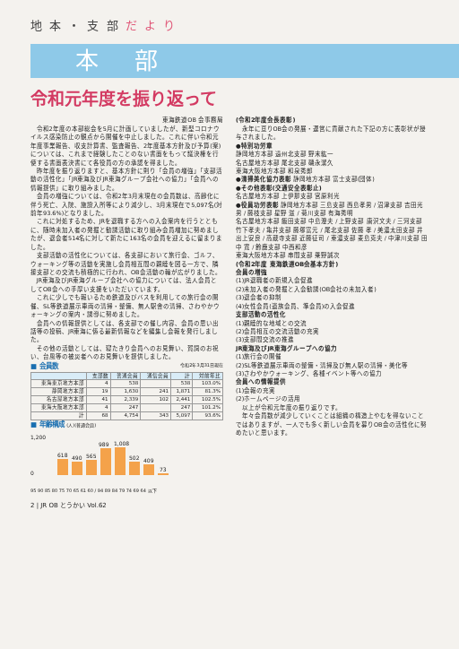地 本 ・ 支 部 だ よ り
本部
令和元年度を振り返って
東海鉄道OB 会事務局
令和2年度の本部総会を5月に計画していましたが、新型コロナウイルス感染防止の観点から開催を中止しました。これに伴い令和元年度事業報告、収支計算書、監査報告、2年度基本方針及び予算(案)については、これまで経験したことのない書面をもって議決権を行使する書面表決書にて各役員の方の承認を得ました。
昨年度を振り返りますと、基本方針に則り「会員の増強」「支部活動の活性化」「JR東海及びJR東海グループ会社への協力」「会員への情報提供」に取り組みました。
会員の増強については、令和2年3月末現在の会員数は、高齢化に伴う死亡、入院、施設入所等により減少し、3月末現在で5,097名(対前年93.6%)となりました。
これに対処するため、JRを退職する方への入会案内を行うとともに、随時未加入者の発掘と勧誘活動に取り組み会員増加に努めましたが、退会者514名に対して新たに163名の会員を迎えるに留まりました。
支部活動の活性化については、各支部において旅行会、ゴルフ、ウォーキング等の活動を実施し会員相互間の親睦を図る一方で、隣接支部との交流も積極的に行われ、OB会活動の輪が広がりました。
JR東海及びJR東海グループ会社への協力については、法人会員としてOB会への手厚い支援をいただいています。
これに少しでも報いるため鉄道及びバスを利用しての旅行会の開催、SL等鉄道展示車両の清掃・整備、無人駅舎の清掃、さわやかウォーキングの案内・誘導に努めました。
会員への情報提供としては、各支部での催し内容、会員の思い出話等の投稿、JR東海に係る最新情報などを編集し会報を発行しました。
その他の活動としては、寝たきり会員へのお見舞い、賀詞のお祝い、台風等の被災者へのお見舞いを提供しました。
■ 会員数 令和2年3月31日現在
| | 支部数 | 普通会員 | 通信会員 | 計 | 対前年比 |
| --- | --- | --- | --- | --- | --- |
| 東海東京地方本部 | 4 | 538 | | 538 | 103.0% |
| 静岡地方本部 | 19 | 1,630 | 241 | 1,871 | 81.3% |
| 名古屋地方本部 | 41 | 2,339 | 102 | 2,441 | 102.5% |
| 東海大阪地方本部 | 4 | 247 | | 247 | 101.2% |
| 計 | 68 | 4,754 | 343 | 5,097 | 93.6% |
■ 年齢構成 (人)(普通会員)
618
490
565
989
1,008
502
409
73
1,200
0
95 90 85 80 75 70 65 61 60 / 94 89 84 79 74 69 64 以下
(令和2年度会長表彰)
永年に亘りOB会の発展・運営に貢献された下記の方に表彰状が授与されました。
●特別功労章
静岡地方本部 遠州北支部 野末紘一
名古屋地方本部 尾北支部 磯永潔久
東海大阪地方本部 和泉秀郎
●清掃美化協力表彰 静岡地方本部 富士支部(団体)
●その他表彰(交通安全表彰止)
名古屋地方本部 上伊那支部 宮原利光
●役員功労表彰 静岡地方本部 三島支部 西島孝男 / 沼津支部 吉田光男 / 藤枝支部 星野 滋 / 菊川支部 有海秀明
名古屋地方本部 飯田支部 中島澄夫 / 上野支部 唐沢文夫 / 三河支部 竹下孝夫 / 亀井支部 藤塚富元 / 尾北支部 佐藤 孝 / 美濃太田支部 井出上安良 / 高蔵寺支部 近藤征司 / 東濃支部 麦島克夫 / 中津川支部 田中 寛 / 鈴鹿支部 中西和彦
東海大阪地方本部 串間支部 乗野誠次
(令和2年度 東海鉄道OB会基本方針)
会員の増強
(1)JR退職者の新規入会促進
(2)未加入者の発掘と入会勧誘(OB会社の未加入者)
(3)退会者の抑制
(4)女性会員(遺族会員、準会員)の入会促進
支部活動の活性化
(1)親睦的な地域との交流
(2)会員相互の交流活動の充実
(3)支部間交流の推進
JR東海及びJR東海グループへの協力
(1)旅行会の開催
(2)SL等鉄道展示車両の整備・清掃及び無人駅の清掃・美化等
(3)さわやかウォーキング、各種イベント等への協力
会員への情報提供
(1)会報の充実
(2)ホームページの活用
以上が令和元年度の振り返りです。
年々会員数が減少していくことは組織の構造上やむを得ないことではありますが、一人でも多く新しい会員を募りOB会の活性化に努めたいと思います。
2 | JR OB とうかい Vol.62